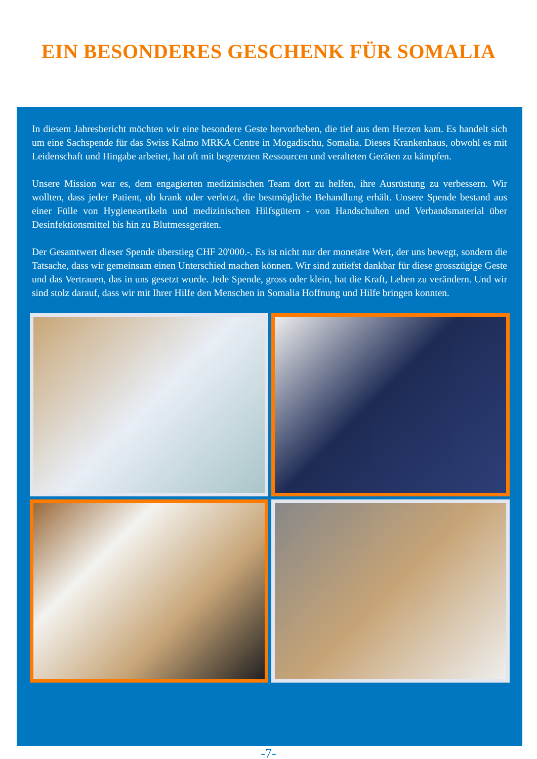EIN BESONDERES GESCHENK FÜR SOMALIA
In diesem Jahresbericht möchten wir eine besondere Geste hervorheben, die tief aus dem Herzen kam. Es handelt sich um eine Sachspende für das Swiss Kalmo MRKA Centre in Mogadischu, Somalia. Dieses Krankenhaus, obwohl es mit Leidenschaft und Hingabe arbeitet, hat oft mit begrenzten Ressourcen und veralteten Geräten zu kämpfen.
Unsere Mission war es, dem engagierten medizinischen Team dort zu helfen, ihre Ausrüstung zu verbessern. Wir wollten, dass jeder Patient, ob krank oder verletzt, die bestmögliche Behandlung erhält. Unsere Spende bestand aus einer Fülle von Hygieneartikeln und medizinischen Hilfsgütern - von Handschuhen und Verbandsmaterial über Desinfektionsmittel bis hin zu Blutmessgeräten.
Der Gesamtwert dieser Spende überstieg CHF 20'000.-. Es ist nicht nur der monetäre Wert, der uns bewegt, sondern die Tatsache, dass wir gemeinsam einen Unterschied machen können. Wir sind zutiefst dankbar für diese grosszügige Geste und das Vertrauen, das in uns gesetzt wurde. Jede Spende, gross oder klein, hat die Kraft, Leben zu verändern. Und wir sind stolz darauf, dass wir mit Ihrer Hilfe den Menschen in Somalia Hoffnung und Hilfe bringen konnten.
-7-